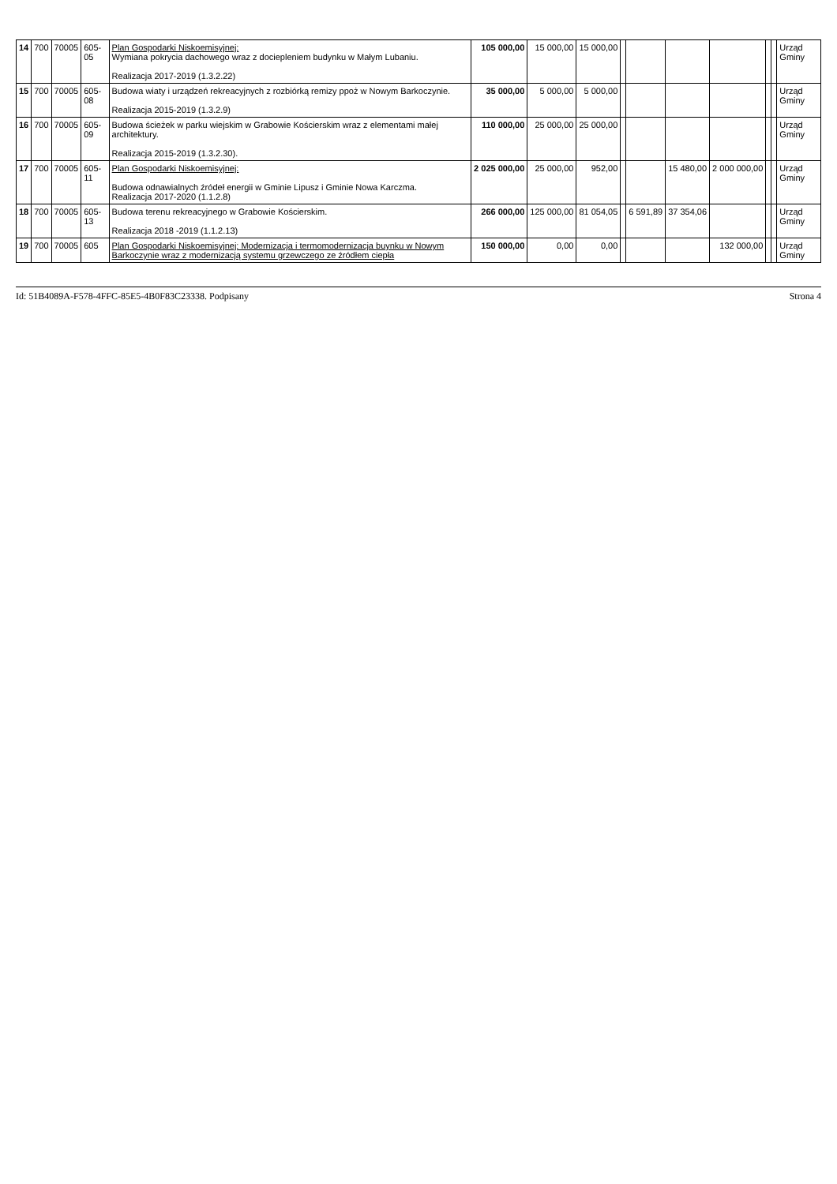| 14 | 700 | 70005 | 605-05 | Plan Gospodarki Niskoemisyjnej: Wymiana pokrycia dachowego wraz z dociepleniem budynku w Małym Lubaniu. Realizacja 2017-2019 (1.3.2.22) | 105 000,00 | 15 000,00 | 15 000,00 | | | | | | | Urząd Gminy |
| 15 | 700 | 70005 | 605-08 | Budowa wiaty i urządzeń rekreacyjnych z rozbiórką remizy ppoż w Nowym Barkoczynie. Realizacja 2015-2019 (1.3.2.9) | 35 000,00 | 5 000,00 | 5 000,00 | | | | | | | Urząd Gminy |
| 16 | 700 | 70005 | 605-09 | Budowa ścieżek w parku wiejskim w Grabowie Kościerskim wraz z elementami małej architektury. Realizacja 2015-2019 (1.3.2.30). | 110 000,00 | 25 000,00 | 25 000,00 | | | | | | | Urząd Gminy |
| 17 | 700 | 70005 | 605-11 | Plan Gospodarki Niskoemisyjnej: Budowa odnawialnych źródeł energii w Gminie Lipusz i Gminie Nowa Karczma. Realizacja 2017-2020 (1.1.2.8) | 2 025 000,00 | 25 000,00 | 952,00 | | | 15 480,00 | 2 000 000,00 | | | Urząd Gminy |
| 18 | 700 | 70005 | 605-13 | Budowa terenu rekreacyjnego w Grabowie Kościerskim. Realizacja 2018 -2019 (1.1.2.13) | 266 000,00 | 125 000,00 | 81 054,05 | | 6 591,89 | 37 354,06 | | | | Urząd Gminy |
| 19 | 700 | 70005 | 605 | Plan Gospodarki Niskoemisyjnej: Modernizacja i termomodernizacja buynku w Nowym Barkoczynie wraz z modernizacją systemu grzewczego ze źródłem ciepła | 150 000,00 | 0,00 | 0,00 | | | | 132 000,00 | | | Urząd Gminy |
Id: 51B4089A-F578-4FFC-85E5-4B0F83C23338. Podpisany Strona 4